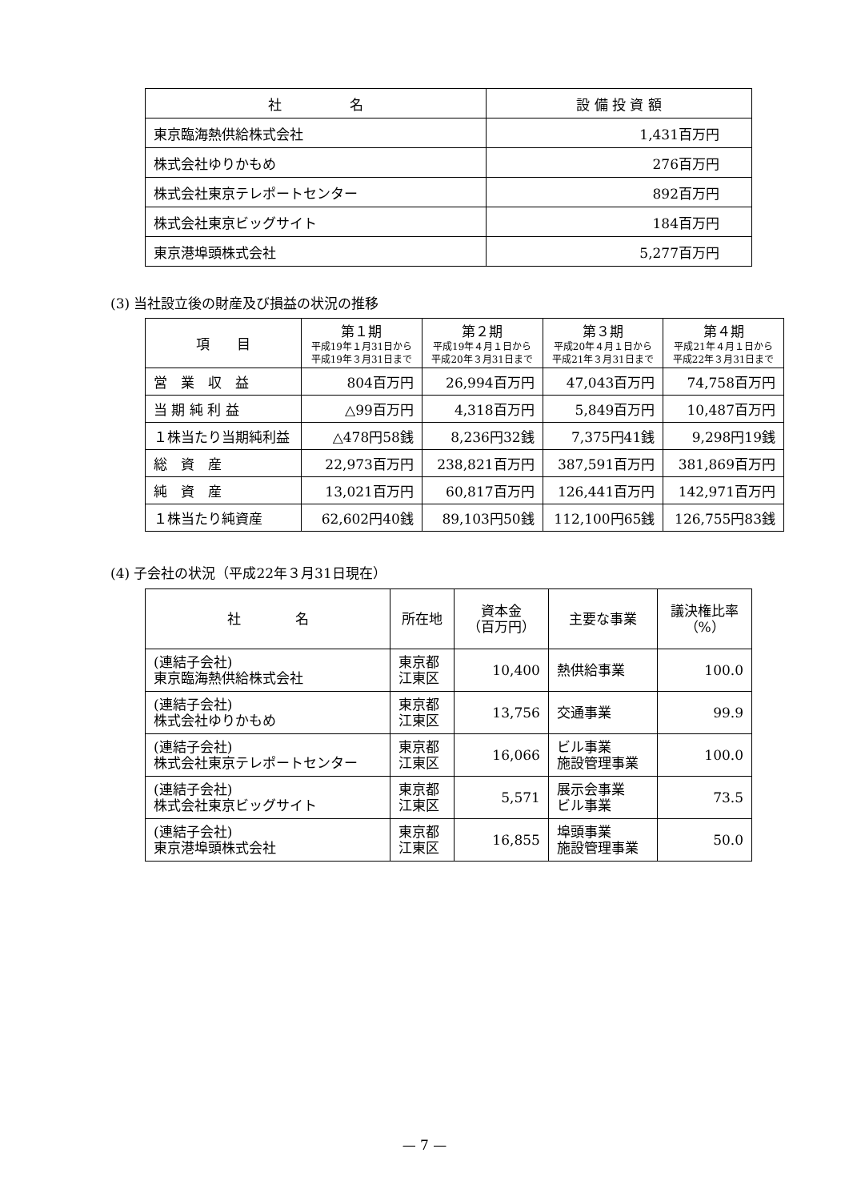| 社 名 | 設 備 投 資 額 |
| --- | --- |
| 東京臨海熱供給株式会社 | 1,431百万円 |
| 株式会社ゆりかもめ | 276百万円 |
| 株式会社東京テレポートセンター | 892百万円 |
| 株式会社東京ビッグサイト | 184百万円 |
| 東京港埠頭株式会社 | 5,277百万円 |
(3) 当社設立後の財産及び損益の状況の推移
| 項 目 | 第１期 平成19年１月31日から 平成19年３月31日まで | 第２期 平成19年４月１日から 平成20年３月31日まで | 第３期 平成20年４月１日から 平成21年３月31日まで | 第４期 平成21年４月１日から 平成22年３月31日まで |
| --- | --- | --- | --- | --- |
| 営 業 収 益 | 804百万円 | 26,994百万円 | 47,043百万円 | 74,758百万円 |
| 当 期 純 利 益 | △99百万円 | 4,318百万円 | 5,849百万円 | 10,487百万円 |
| １株当たり当期純利益 | △478円58銭 | 8,236円32銭 | 7,375円41銭 | 9,298円19銭 |
| 総 資 産 | 22,973百万円 | 238,821百万円 | 387,591百万円 | 381,869百万円 |
| 純 資 産 | 13,021百万円 | 60,817百万円 | 126,441百万円 | 142,971百万円 |
| １株当たり純資産 | 62,602円40銭 | 89,103円50銭 | 112,100円65銭 | 126,755円83銭 |
(4) 子会社の状況（平成22年３月31日現在）
| 社 名 | 所在地 | 資本金 （百万円） | 主要な事業 | 議決権比率 （%） |
| --- | --- | --- | --- | --- |
| (連結子会社) 東京臨海熱供給株式会社 | 東京都 江東区 | 10,400 | 熱供給事業 | 100.0 |
| (連結子会社) 株式会社ゆりかもめ | 東京都 江東区 | 13,756 | 交通事業 | 99.9 |
| (連結子会社) 株式会社東京テレポートセンター | 東京都 江東区 | 16,066 | ビル事業 施設管理事業 | 100.0 |
| (連結子会社) 株式会社東京ビッグサイト | 東京都 江東区 | 5,571 | 展示会事業 ビル事業 | 73.5 |
| (連結子会社) 東京港埠頭株式会社 | 東京都 江東区 | 16,855 | 埠頭事業 施設管理事業 | 50.0 |
— 7 —